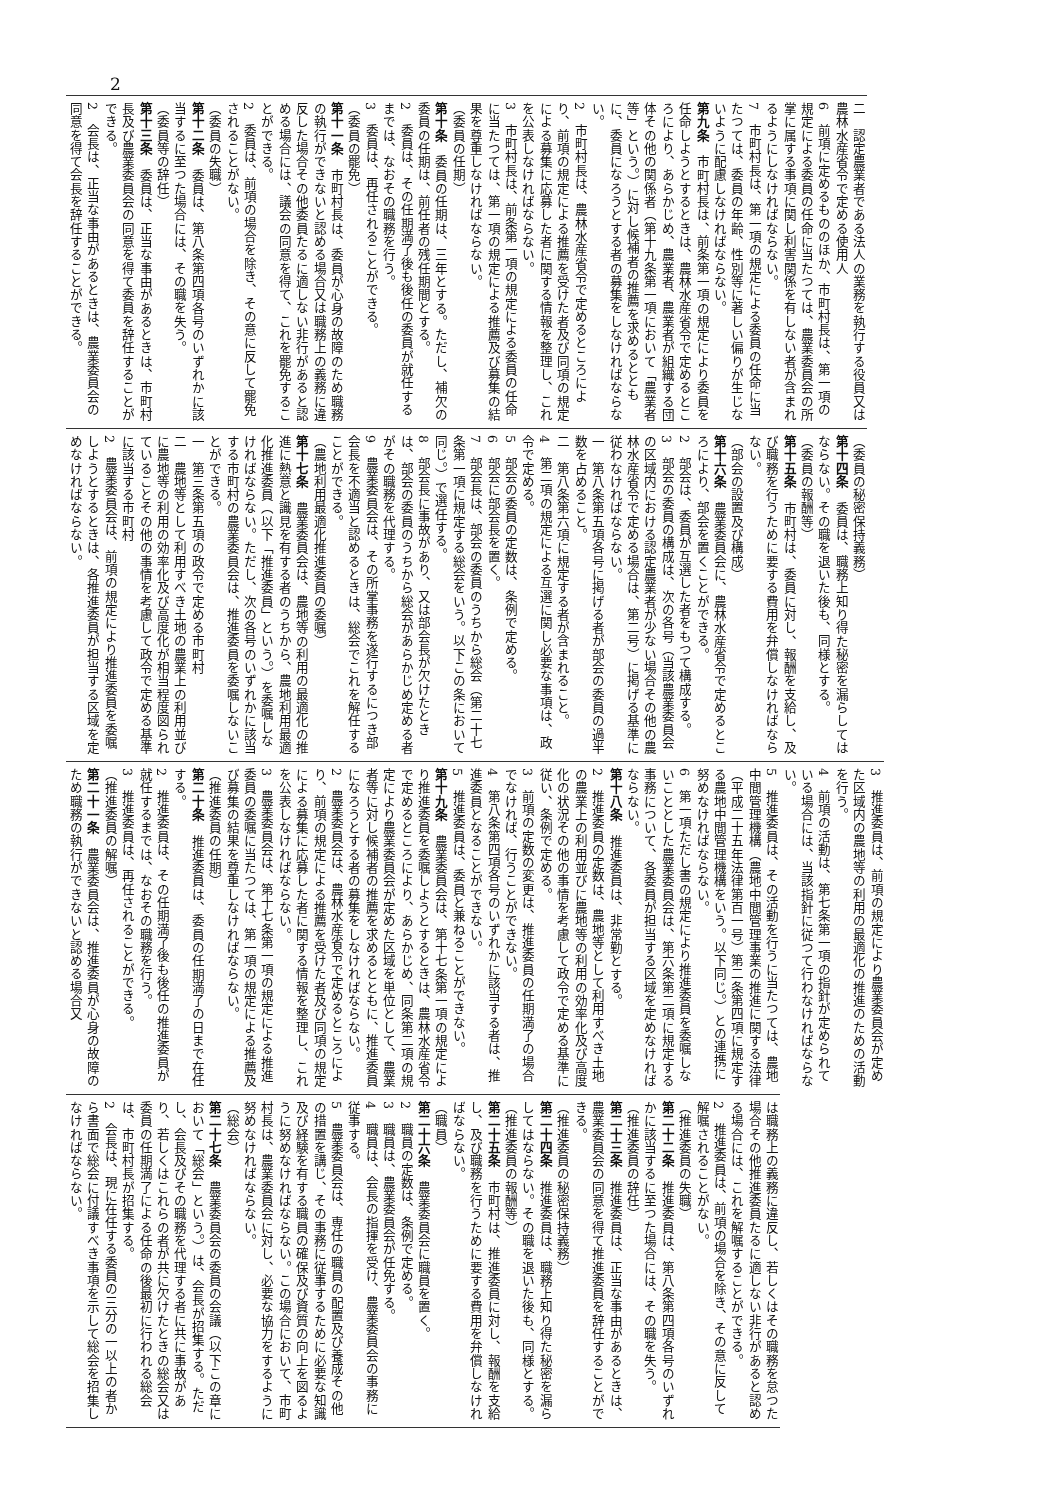2
二　認定農業者である法人の業務を執行する役員又は農林水産省令で定める使用人
6　前項に定めるもののほか、市町村長は、第一項の規定による委員の任命に当たつては、農業委員会の所掌に属する事項に関し利害関係を有しない者が含まれるようにしなければならない。
7　市町村長は、第一項の規定による委員の任命に当たつては、委員の年齢、性別等に著しい偏りが生じないように配慮しなければならない。
第九条　市町村長は、前条第一項の規定により委員を任命しようとするときは、農林水産省令で定めるところにより、あらかじめ、農業者、農業者が組織する団体その他の関係者（第十九条第一項において「農業者等」という。）に対し候補者の推薦を求めるとともに、委員になろうとする者の募集をしなければならない。
2　市町村長は、農林水産省令で定めるところにより、前項の規定による推薦を受けた者及び同項の規定による募集に応募した者に関する情報を整理し、これを公表しなければならない。
3　市町村長は、前条第一項の規定による委員の任命に当たつては、第一項の規定による推薦及び募集の結果を尊重しなければならない。
（委員の任期）
第十条　委員の任期は、三年とする。ただし、補欠の委員の任期は、前任者の残任期間とする。
2　委員は、その任期満了後も後任の委員が就任するまでは、なおその職務を行う。
3　委員は、再任されることができる。
（委員の罷免）
第十一条　市町村長は、委員が心身の故障のため職務の執行ができないと認める場合又は職務上の義務に違反した場合その他委員たるに適しない非行があると認める場合には、議会の同意を得て、これを罷免することができる。
2　委員は、前項の場合を除き、その意に反して罷免されることがない。
（委員の失職）
第十二条　委員は、第八条第四項各号のいずれかに該当するに至つた場合には、その職を失う。
（委員等の辞任）
第十三条　委員は、正当な事由があるときは、市町村長及び農業委員会の同意を得て委員を辞任することができる。
2　会長は、正当な事由があるときは、農業委員会の同意を得て会長を辞任することができる。
（委員の秘密保持義務）
第十四条　委員は、職務上知り得た秘密を漏らしてはならない。その職を退いた後も、同様とする。
（委員の報酬等）
第十五条　市町村は、委員に対し、報酬を支給し、及び職務を行うために要する費用を弁償しなければならない。
（部会の設置及び構成）
第十六条　農業委員会に、農林水産省令で定めるところにより、部会を置くことができる。
2　部会は、委員が互選した者をもつて構成する。
3　部会の委員の構成は、次の各号（当該農業委員会の区域内における認定農業者が少ない場合その他の農林水産省令で定める場合は、第二号）に掲げる基準に従わなければならない。
一　第八条第五項各号に掲げる者が部会の委員の過半数を占めること。
二　第八条第六項に規定する者が含まれること。
4　第二項の規定による互選に関し必要な事項は、政令で定める。
5　部会の委員の定数は、条例で定める。
6　部会に部会長を置く。
7　部会長は、部会の委員のうちから総会（第二十七条第一項に規定する総会をいう。以下この条において同じ。）で選任する。
8　部会長に事故があり、又は部会長が欠けたときは、部会の委員のうちから総会があらかじめ定める者がその職務を代理する。
9　農業委員会は、その所掌事務を遂行するにつき部会長を不適当と認めるときは、総会でこれを解任することができる。
（農地利用最適化推進委員の委嘱）
第十七条　農業委員会は、農地等の利用の最適化の推進に熱意と識見を有する者のうちから、農地利用最適化推進委員（以下「推進委員」という。）を委嘱しなければならない。ただし、次の各号のいずれかに該当する市町村の農業委員会は、推進委員を委嘱しないことができる。
一　第三条第五項の政令で定める市町村
二　農地等として利用すべき土地の農業上の利用並びに農地等の利用の効率化及び高度化が相当程度図られていることその他の事情を考慮して政令で定める基準に該当する市町村
2　農業委員会は、前項の規定により推進委員を委嘱しようとするときは、各推進委員が担当する区域を定めなければならない。
3　推進委員は、前項の規定により農業委員会が定めた区域内の農地等の利用の最適化の推進のための活動を行う。
4　前項の活動は、第七条第一項の指針が定められている場合には、当該指針に従つて行わなければならない。
5　推進委員は、その活動を行うに当たつては、農地中間管理機構（農地中間管理事業の推進に関する法律（平成二十五年法律第百一号）第二条第四項に規定する農地中間管理機構をいう。以下同じ。）との連携に努めなければならない。
6　第一項ただし書の規定により推進委員を委嘱しないこととした農業委員会は、第六条第二項に規定する事務について、各委員が担当する区域を定めなければならない。
第十八条　推進委員は、非常勤とする。
2　推進委員の定数は、農地等として利用すべき土地の農業上の利用並びに農地等の利用の効率化及び高度化の状況その他の事情を考慮して政令で定める基準に従い、条例で定める。
3　前項の定数の変更は、推進委員の任期満了の場合でなければ、行うことができない。
4　第八条第四項各号のいずれかに該当する者は、推進委員となることができない。
5　推進委員は、委員と兼ねることができない。
第十九条　農業委員会は、第十七条第一項の規定により推進委員を委嘱しようとするときは、農林水産省令で定めるところにより、あらかじめ、同条第二項の規定により農業委員会が定めた区域を単位として、農業者等に対し候補者の推薦を求めるとともに、推進委員になろうとする者の募集をしなければならない。
2　農業委員会は、農林水産省令で定めるところにより、前項の規定による推薦を受けた者及び同項の規定による募集に応募した者に関する情報を整理し、これを公表しなければならない。
3　農業委員会は、第十七条第一項の規定による推進委員の委嘱に当たつては、第一項の規定による推薦及び募集の結果を尊重しなければならない。
（推進委員の任期）
第二十条　推進委員は、委員の任期満了の日まで在任する。
2　推進委員は、その任期満了後も後任の推進委員が就任するまでは、なおその職務を行う。
3　推進委員は、再任されることができる。
（推進委員の解嘱）
第二十一条　農業委員会は、推進委員が心身の故障のため職務の執行ができないと認める場合又
は職務上の義務に違反し、若しくはその職務を怠つた場合その他推進委員たるに適しない非行があると認める場合には、これを解嘱することができる。
2　推進委員は、前項の場合を除き、その意に反して解嘱されることがない。
（推進委員の失職）
第二十二条　推進委員は、第八条第四項各号のいずれかに該当するに至つた場合には、その職を失う。
（推進委員の辞任）
第二十三条　推進委員は、正当な事由があるときは、農業委員会の同意を得て推進委員を辞任することができる。
（推進委員の秘密保持義務）
第二十四条　推進委員は、職務上知り得た秘密を漏らしてはならない。その職を退いた後も、同様とする。
（推進委員の報酬等）
第二十五条　市町村は、推進委員に対し、報酬を支給し、及び職務を行うために要する費用を弁償しなければならない。
（職員）
第二十六条　農業委員会に職員を置く。
2　職員の定数は、条例で定める。
3　職員は、農業委員会が任免する。
4　職員は、会長の指揮を受け、農業委員会の事務に従事する。
5　農業委員会は、専任の職員の配置及び養成その他の措置を講じ、その事務に従事するために必要な知識及び経験を有する職員の確保及び資質の向上を図るように努めなければならない。この場合において、市町村長は、農業委員会に対し、必要な協力をするように努めなければならない。
（総会）
第二十七条　農業委員会の委員の会議（以下この章において「総会」という。）は、会長が招集する。ただし、会長及びその職務を代理する者に共に事故があり、若しくはこれらの者が共に欠けたときの総会又は委員の任期満了による任命の後最初に行われる総会は、市町村長が招集する。
2　会長は、現に在任する委員の三分の一以上の者から書面で総会に付議すべき事項を示して総会を招集しなければならない。